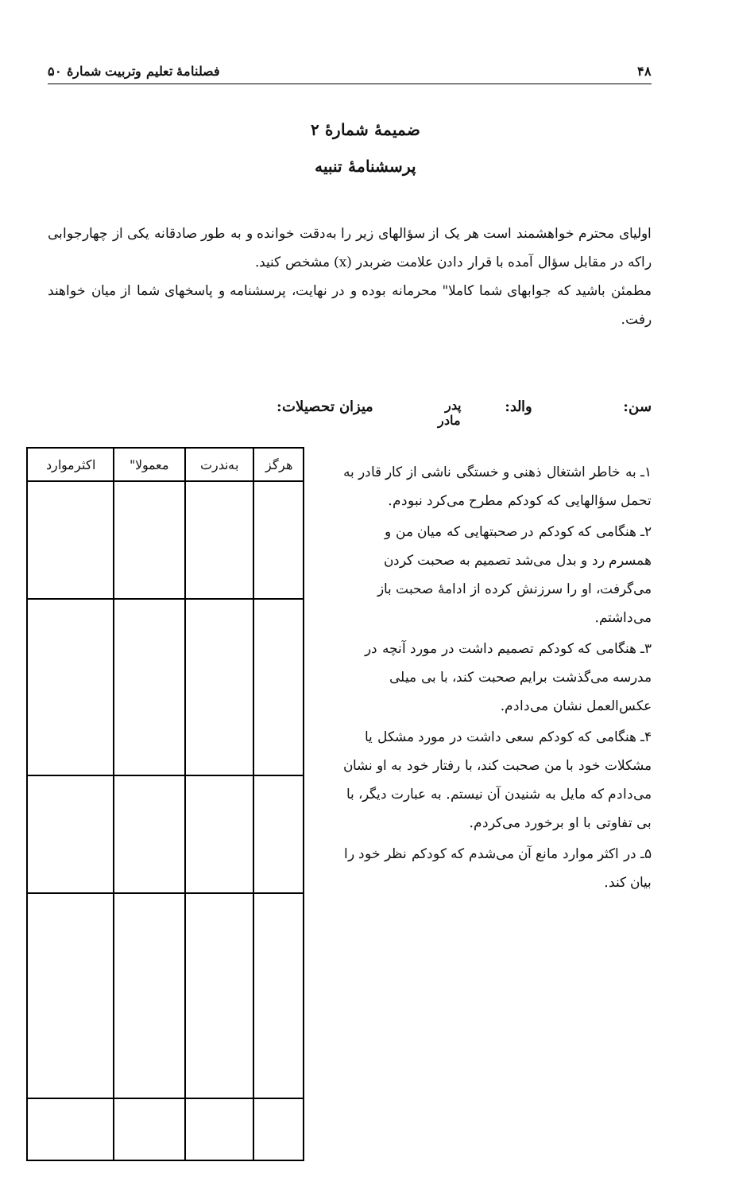۴۸ فصلنامهٔ تعلیم وتربیت شمارهٔ ۵۰
ضمیمهٔ شمارهٔ ۲
پرسشنامهٔ تنبیه
اولیای محترم خواهشمند است هر یک از سؤالهای زیر را به‌دقت خوانده و به طور صادقانه یکی از چهارجوابی راکه در مقابل سؤال آمده با قرار دادن علامت ضربدر (x) مشخص کنید.
مطمئن باشید که جوابهای شما کاملا" محرمانه بوده و در نهایت، پرسشنامه و پاسخهای شما از میان خواهند رفت.
سن: والد: پدر
مادر میزان تحصیلات:
۱ـ به خاطر اشتغال ذهنی و خستگی ناشی از کار قادر به تحمل سؤالهایی که کودکم مطرح می‌کرد نبودم.
۲ـ هنگامی که کودکم در صحبتهایی که میان من و همسرم رد و بدل می‌شد تصمیم به صحبت کردن می‌گرفت، او را سرزنش کرده از ادامهٔ صحبت باز می‌داشتم.
۳ـ هنگامی که کودکم تصمیم داشت در مورد آنچه در مدرسه می‌گذشت برایم صحبت کند، با بی میلی عکس‌العمل نشان می‌دادم.
۴ـ هنگامی که کودکم سعی داشت در مورد مشکل یا مشکلات خود با من صحبت کند، با رفتار خود به او نشان می‌دادم که مایل به شنیدن آن نیستم. به عبارت دیگر، با بی تفاوتی با او برخورد می‌کردم.
۵ـ در اکثر موارد مانع آن می‌شدم که کودکم نظر خود را بیان کند.
| هرگز | به‌ندرت | معمولا" | اکثرموارد |
| --- | --- | --- | --- |